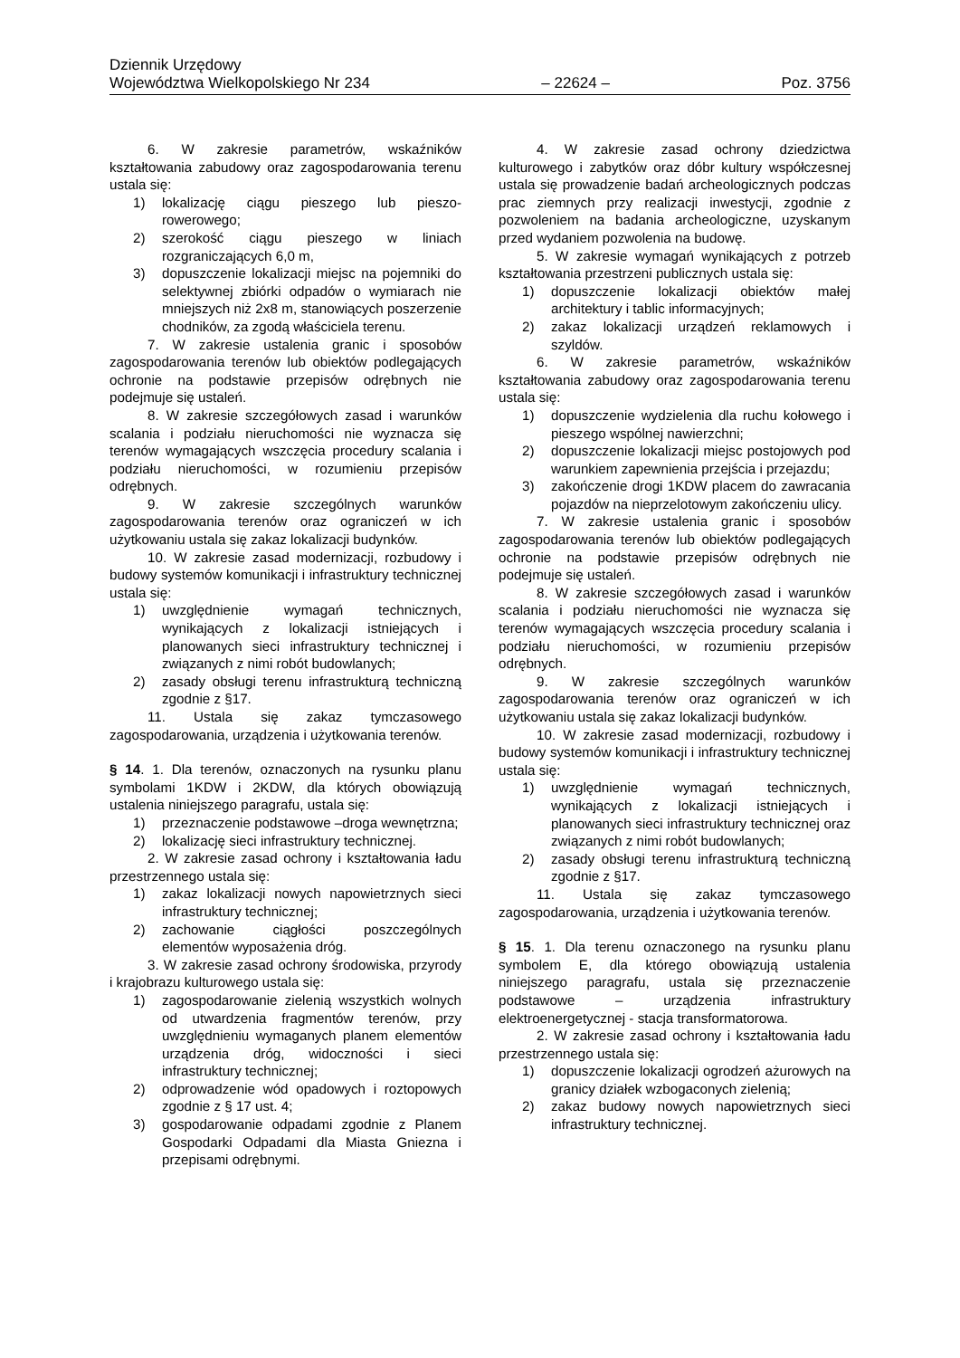Dziennik Urzędowy
Województwa Wielkopolskiego Nr 234 – 22624 – Poz. 3756
6. W zakresie parametrów, wskaźników kształtowania zabudowy oraz zagospodarowania terenu ustala się:
1) lokalizację ciągu pieszego lub pieszo-rowerowego;
2) szerokość ciągu pieszego w liniach rozgraniczających 6,0 m,
3) dopuszczenie lokalizacji miejsc na pojemniki do selektywnej zbiórki odpadów o wymiarach nie mniejszych niż 2x8 m, stanowiących poszerzenie chodników, za zgodą właściciela terenu.
7. W zakresie ustalenia granic i sposobów zagospodarowania terenów lub obiektów podlegających ochronie na podstawie przepisów odrębnych nie podejmuje się ustaleń.
8. W zakresie szczegółowych zasad i warunków scalania i podziału nieruchomości nie wyznacza się terenów wymagających wszczęcia procedury scalania i podziału nieruchomości, w rozumieniu przepisów odrębnych.
9. W zakresie szczególnych warunków zagospodarowania terenów oraz ograniczeń w ich użytkowaniu ustala się zakaz lokalizacji budynków.
10. W zakresie zasad modernizacji, rozbudowy i budowy systemów komunikacji i infrastruktury technicznej ustala się:
1) uwzględnienie wymagań technicznych, wynikających z lokalizacji istniejących i planowanych sieci infrastruktury technicznej i związanych z nimi robót budowlanych;
2) zasady obsługi terenu infrastrukturą techniczną zgodnie z §17.
11. Ustala się zakaz tymczasowego zagospodarowania, urządzenia i użytkowania terenów.
§ 14. 1. Dla terenów, oznaczonych na rysunku planu symbolami 1KDW i 2KDW, dla których obowiązują ustalenia niniejszego paragrafu, ustala się:
1) przeznaczenie podstawowe –droga wewnętrzna;
2) lokalizację sieci infrastruktury technicznej.
2. W zakresie zasad ochrony i kształtowania ładu przestrzennego ustala się:
1) zakaz lokalizacji nowych napowietrznych sieci infrastruktury technicznej;
2) zachowanie ciągłości poszczególnych elementów wyposażenia dróg.
3. W zakresie zasad ochrony środowiska, przyrody i krajobrazu kulturowego ustala się:
1) zagospodarowanie zielenią wszystkich wolnych od utwardzenia fragmentów terenów, przy uwzględnieniu wymaganych planem elementów urządzenia dróg, widoczności i sieci infrastruktury technicznej;
2) odprowadzenie wód opadowych i roztopowych zgodnie z § 17 ust. 4;
3) gospodarowanie odpadami zgodnie z Planem Gospodarki Odpadami dla Miasta Gniezna i przepisami odrębnymi.
4. W zakresie zasad ochrony dziedzictwa kulturowego i zabytków oraz dóbr kultury współczesnej ustala się prowadzenie badań archeologicznych podczas prac ziemnych przy realizacji inwestycji, zgodnie z pozwoleniem na badania archeologiczne, uzyskanym przed wydaniem pozwolenia na budowę.
5. W zakresie wymagań wynikających z potrzeb kształtowania przestrzeni publicznych ustala się:
1) dopuszczenie lokalizacji obiektów małej architektury i tablic informacyjnych;
2) zakaz lokalizacji urządzeń reklamowych i szyldów.
6. W zakresie parametrów, wskaźników kształtowania zabudowy oraz zagospodarowania terenu ustala się:
1) dopuszczenie wydzielenia dla ruchu kołowego i pieszego wspólnej nawierzchni;
2) dopuszczenie lokalizacji miejsc postojowych pod warunkiem zapewnienia przejścia i przejazdu;
3) zakończenie drogi 1KDW placem do zawracania pojazdów na nieprzelotowym zakończeniu ulicy.
7. W zakresie ustalenia granic i sposobów zagospodarowania terenów lub obiektów podlegających ochronie na podstawie przepisów odrębnych nie podejmuje się ustaleń.
8. W zakresie szczegółowych zasad i warunków scalania i podziału nieruchomości nie wyznacza się terenów wymagających wszczęcia procedury scalania i podziału nieruchomości, w rozumieniu przepisów odrębnych.
9. W zakresie szczególnych warunków zagospodarowania terenów oraz ograniczeń w ich użytkowaniu ustala się zakaz lokalizacji budynków.
10. W zakresie zasad modernizacji, rozbudowy i budowy systemów komunikacji i infrastruktury technicznej ustala się:
1) uwzględnienie wymagań technicznych, wynikających z lokalizacji istniejących i planowanych sieci infrastruktury technicznej oraz związanych z nimi robót budowlanych;
2) zasady obsługi terenu infrastrukturą techniczną zgodnie z §17.
11. Ustala się zakaz tymczasowego zagospodarowania, urządzenia i użytkowania terenów.
§ 15. 1. Dla terenu oznaczonego na rysunku planu symbolem E, dla którego obowiązują ustalenia niniejszego paragrafu, ustala się przeznaczenie podstawowe – urządzenia infrastruktury elektroenergetycznej - stacja transformatorowa.
2. W zakresie zasad ochrony i kształtowania ładu przestrzennego ustala się:
1) dopuszczenie lokalizacji ogrodzeń ażurowych na granicy działek wzbogaconych zielenią;
2) zakaz budowy nowych napowietrznych sieci infrastruktury technicznej.